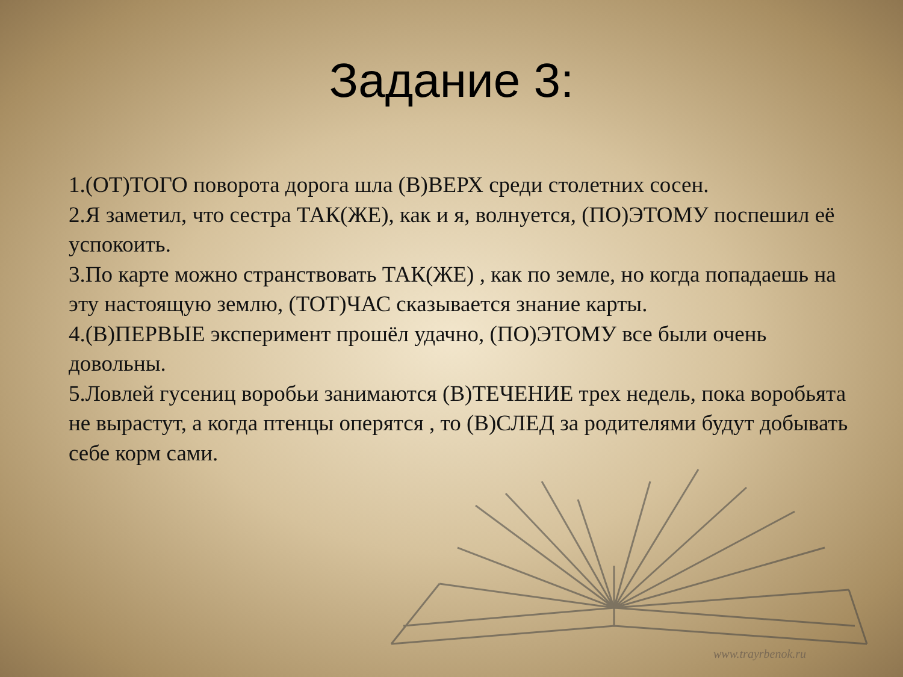Задание 3:
1.(ОТ)ТОГО поворота дорога шла (В)ВЕРХ среди столетних сосен.
2.Я заметил, что сестра ТАК(ЖЕ), как и я, волнуется, (ПО)ЭТОМУ поспешил её успокоить.
3.По карте можно странствовать ТАК(ЖЕ) , как по земле, но когда попадаешь на эту настоящую землю, (ТОТ)ЧАС сказывается знание карты.
4.(В)ПЕРВЫЕ эксперимент прошёл удачно, (ПО)ЭТОМУ все были очень довольны.
5.Ловлей гусениц воробьи занимаются (В)ТЕЧЕНИЕ трех недель, пока воробьята не вырастут, а когда птенцы оперятся , то (В)СЛЕД за родителями будут добывать себе корм сами.
www.trayrbenok.ru